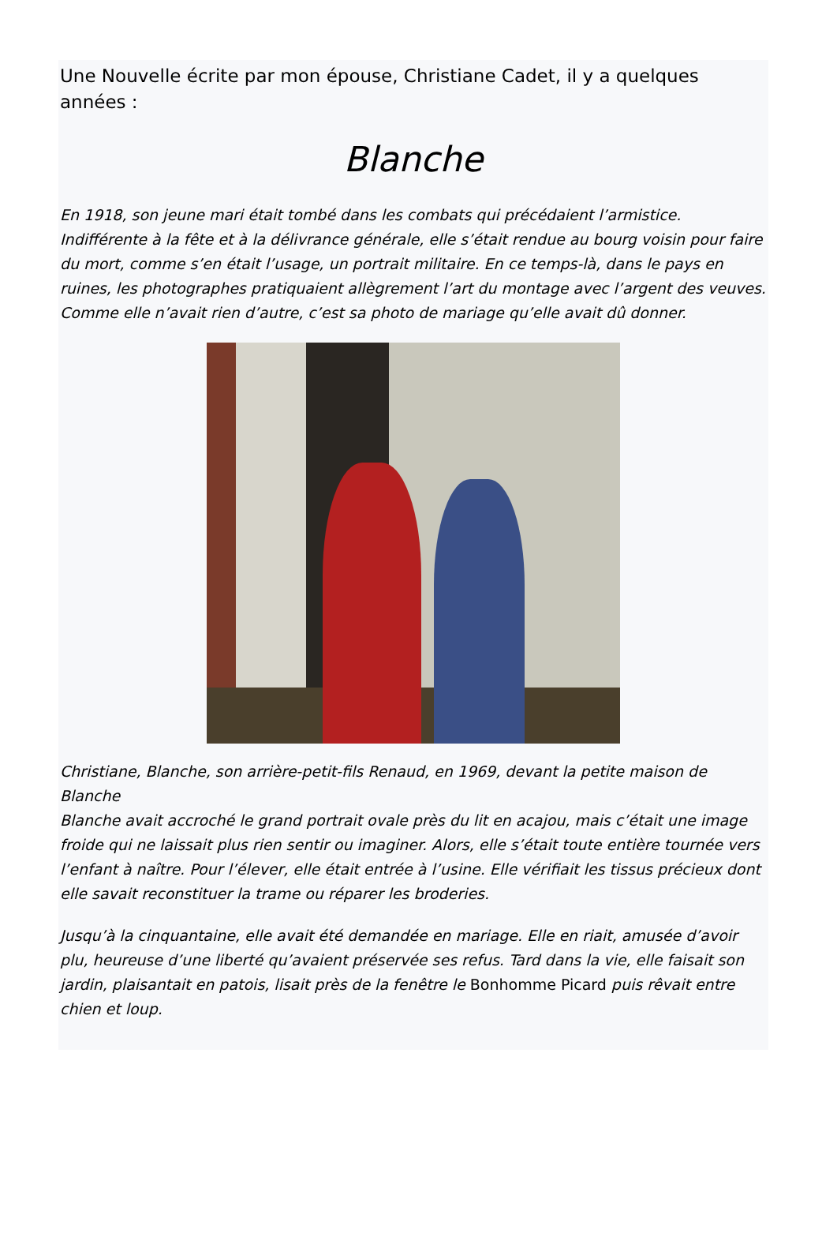Une Nouvelle écrite par mon épouse, Christiane Cadet, il y a quelques années :
Blanche
En 1918, son jeune mari était tombé dans les combats qui précédaient l’armistice. Indifférente à la fête et à la délivrance générale, elle s’était rendue au bourg voisin pour faire du mort, comme s’en était l’usage, un portrait militaire. En ce temps-là, dans le pays en ruines, les photographes pratiquaient allègrement l’art du montage avec l’argent des veuves. Comme elle n’avait rien d’autre, c’est sa photo de mariage qu’elle avait dû donner.
Christiane, Blanche, son arrière-petit-fils Renaud, en 1969, devant la petite maison de Blanche
Blanche avait accroché le grand portrait ovale près du lit en acajou, mais c’était une image froide qui ne laissait plus rien sentir ou imaginer. Alors, elle s’était toute entière tournée vers l’enfant à naître. Pour l’élever, elle était entrée à l’usine. Elle vérifiait les tissus précieux dont elle savait reconstituer la trame ou réparer les broderies.
Jusqu’à la cinquantaine, elle avait été demandée en mariage. Elle en riait, amusée d’avoir plu, heureuse d’une liberté qu’avaient préservée ses refus. Tard dans la vie, elle faisait son jardin, plaisantait en patois, lisait près de la fenêtre le Bonhomme Picard puis rêvait entre chien et loup.